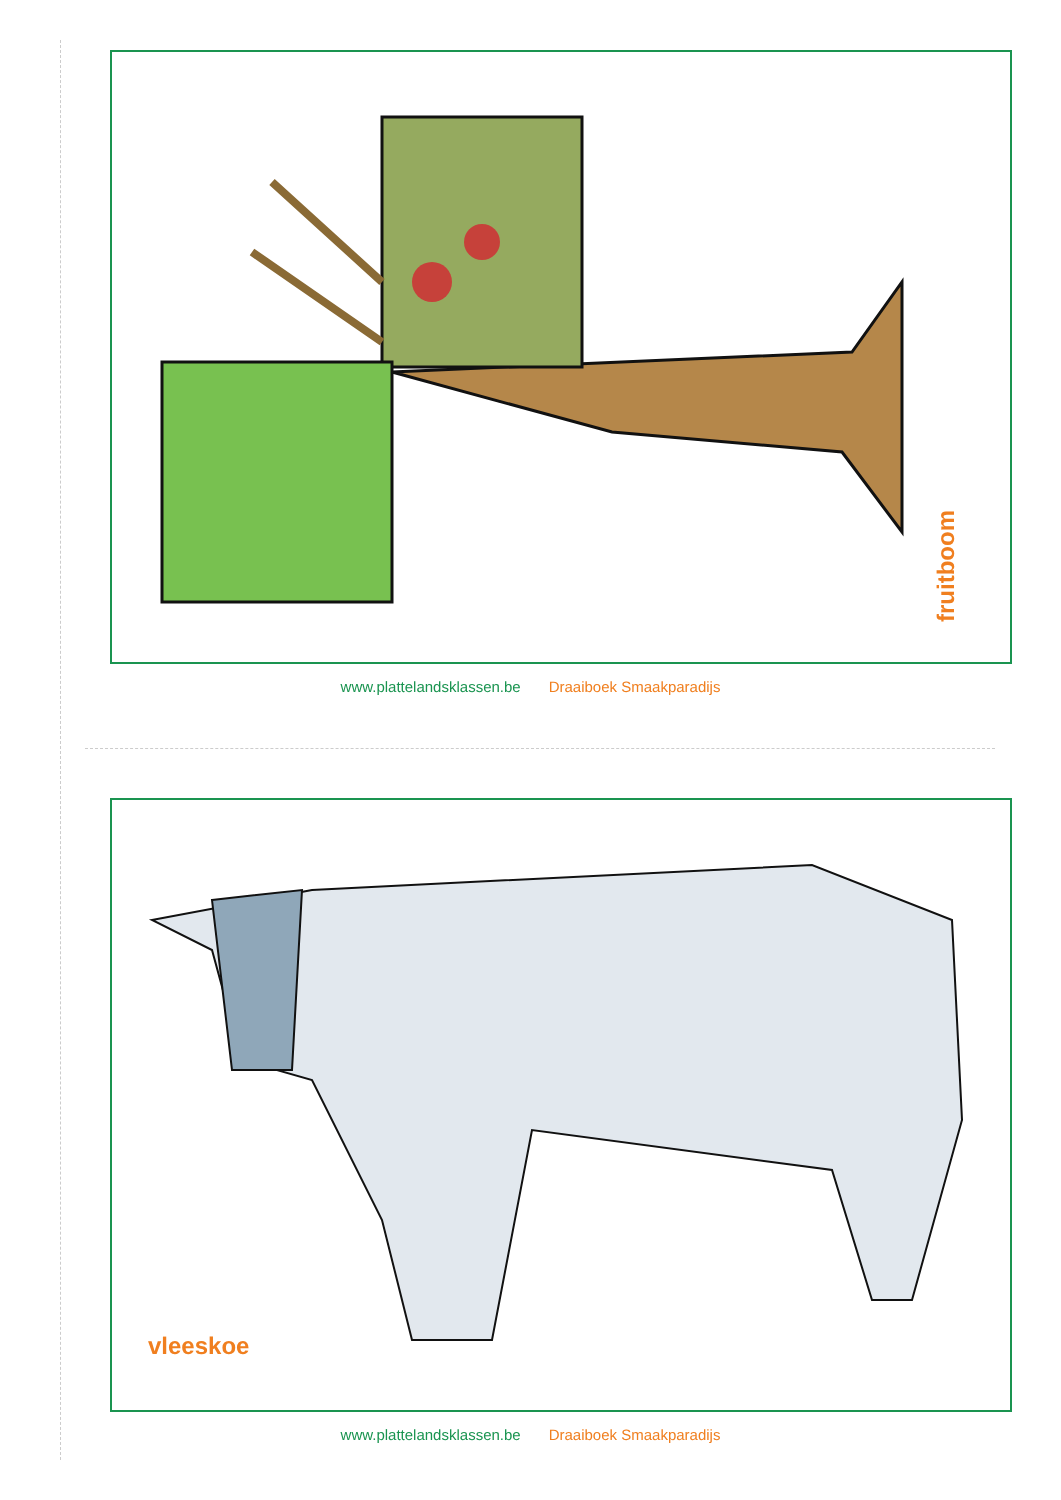fruitboom
www.plattelandsklassen.be Draaiboek Smaakparadijs
vleeskoe
www.plattelandsklassen.be Draaiboek Smaakparadijs